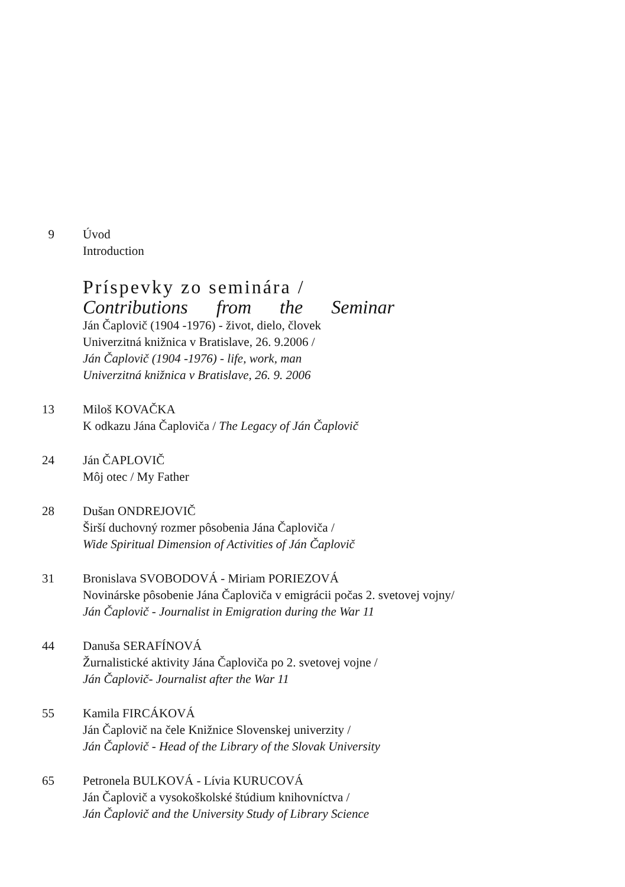9 Úvod
Introduction
Príspevky zo seminára /
Contributions from the Seminar
Ján Čaplovič (1904 -1976) - život, dielo, človek
Univerzitná knižnica v Bratislave, 26. 9.2006 /
Ján Čaplovič (1904 -1976) - life, work, man
Univerzitná knižnica v Bratislave, 26. 9. 2006
13 Miloš KOVAČKA
K odkazu Jána Čaploviča / The Legacy of Ján Čaplovič
24 Ján ČAPLOVIČ
Môj otec / My Father
28 Dušan ONDREJOVIČ
Širší duchovný rozmer pôsobenia Jána Čaploviča /
Wide Spiritual Dimension of Activities of Ján Čaplovič
31 Bronislava SVOBODOVÁ - Miriam PORIEZOVÁ
Novinárske pôsobenie Jána Čaploviča v emigrácii počas 2. svetovej vojny/
Ján Čaplovič - Journalist in Emigration during the War 11
44 Danuša SERAFÍNOVÁ
Žurnalistické aktivity Jána Čaploviča po 2. svetovej vojne /
Ján Čaplovič- Journalist after the War 11
55 Kamila FIRCÁKOVÁ
Ján Čaplovič na čele Knižnice Slovenskej univerzity /
Ján Čaplovič - Head of the Library of the Slovak University
65 Petronela BULKOVÁ - Lívia KURUCOVÁ
Ján Čaplovič a vysokoškolské štúdium knihovníctva /
Ján Čaplovič and the University Study of Library Science